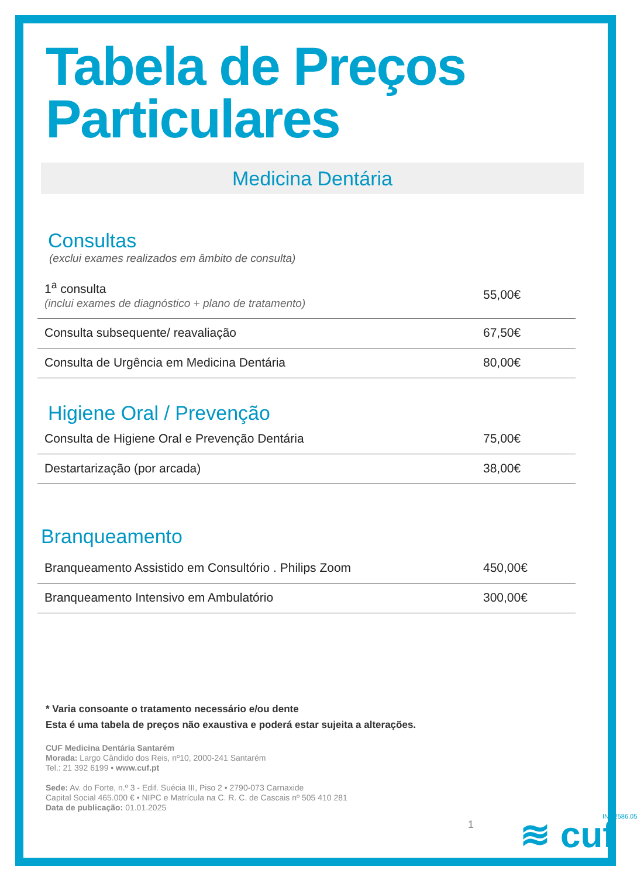Tabela de Preços
Particulares
Medicina Dentária
Consultas
(exclui exames realizados em âmbito de consulta)
| 1<sup>a</sup> consulta (inclui exames de diagnóstico + plano de tratamento) | 55,00€ |
| Consulta subsequente/ reavaliação | 67,50€ |
| Consulta de Urgência em Medicina Dentária | 80,00€ |
Higiene Oral / Prevenção
| Consulta de Higiene Oral e Prevenção Dentária | 75,00€ |
| Destartarização (por arcada) | 38,00€ |
Branqueamento
| Branqueamento Assistido em Consultório . Philips Zoom | 450,00€ |
| Branqueamento Intensivo em Ambulatório | 300,00€ |
* Varia consoante o tratamento necessário e/ou dente
Esta é uma tabela de preços não exaustiva e poderá estar sujeita a alterações.
CUF Medicina Dentária Santarém
Morada: Largo Cândido dos Reis, nº10, 2000-241 Santarém
Tel.: 21 392 6199 • www.cuf.pt
Sede: Av. do Forte, n.º 3 - Edif. Suécia III, Piso 2 • 2790-073 Carnaxide
Capital Social 465.000 € • NIPC e Matrícula na C. R. C. de Cascais nº 505 410 281
Data de publicação: 01.01.2025
1 ≋ cuf INF.2586.05